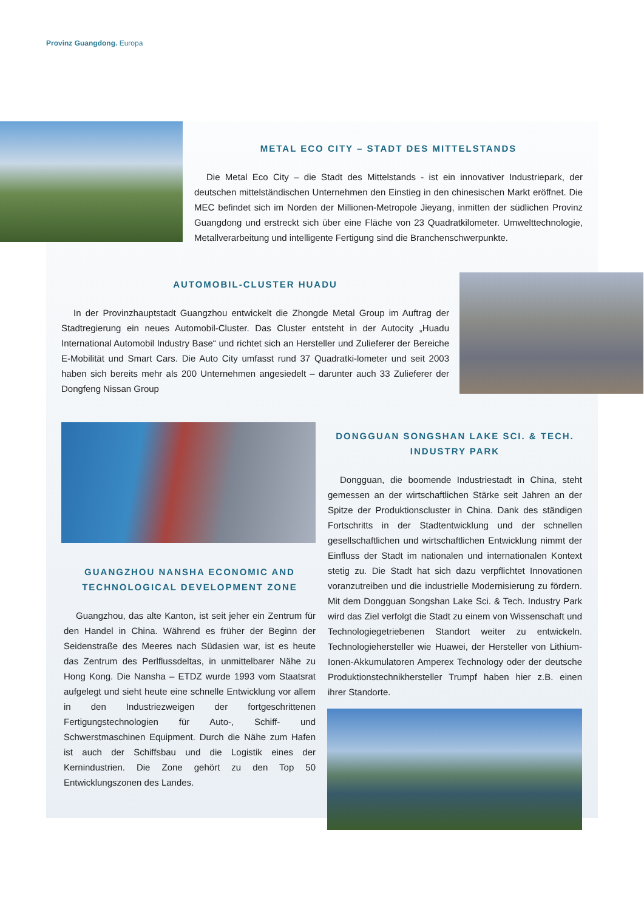Provinz Guangdong. Europa
METAL ECO CITY – STADT DES MITTELSTANDS
Die Metal Eco City – die Stadt des Mittelstands - ist ein innovativer Industriepark, der deutschen mittelständischen Unternehmen den Einstieg in den chinesischen Markt eröffnet. Die MEC befindet sich im Norden der Millionen-Metropole Jieyang, inmitten der südlichen Provinz Guangdong und erstreckt sich über eine Fläche von 23 Quadratkilometer. Umwelt­technologie, Metallverarbeitung und intelligente Fertigung sind die Branchenschwerpunkte.
AUTOMOBIL-CLUSTER HUADU
In der Provinzhauptstadt Guangzhou entwickelt die Zhongde Metal Group im Auftrag der Stadtregierung ein neues Automobil-Cluster. Das Cluster entsteht in der Autocity „Huadu International Automobil Industry Base“ und richtet sich an Hersteller und Zulieferer der Bereiche E-Mobilität und Smart Cars. Die Auto City umfasst rund 37 Quadratki-lometer und seit 2003 haben sich bereits mehr als 200 Unternehmen angesiedelt – darunter auch 33 Zulieferer der Dongfeng Nissan Group
GUANGZHOU NANSHA ECONOMIC AND TECHNOLOGICAL DEVELOPMENT ZONE
Guangzhou, das alte Kanton, ist seit jeher ein Zentrum für den Handel in China. Während es früher der Beginn der Seidenstraße des Meeres nach Südasien war, ist es heute das Zentrum des Perlflussdeltas, in unmittelbarer Nähe zu Hong Kong. Die Nansha – ETDZ wurde 1993 vom Staatsrat aufgelegt und sieht heute eine schnelle Entwicklung vor allem in den Industriezweigen der fortgeschrittenen Fertigungstechnologien für Auto-, Schiff- und Schwerstmaschinen Equipment. Durch die Nähe zum Hafen ist auch der Schiffsbau und die Logistik eines der Kernindustrien. Die Zone gehört zu den Top 50 Entwicklungszonen des Landes.
DONGGUAN SONGSHAN LAKE SCI. & TECH. INDUSTRY PARK
Dongguan, die boomende Industriestadt in China, steht gemessen an der wirtschaftlichen Stärke seit Jahren an der Spitze der Produktionscluster in China. Dank des ständigen Fortschritts in der Stadtentwicklung und der schnellen gesellschaftlichen und wirtschaftlichen Entwicklung nimmt der Einfluss der Stadt im nationalen und internationalen Kontext stetig zu. Die Stadt hat sich dazu verpflichtet Innovationen voranzutreiben und die industrielle Modernisierung zu fördern. Mit dem Dongguan Songshan Lake Sci. & Tech. Industry Park wird das Ziel verfolgt die Stadt zu einem von Wissenschaft und Technologiegetriebenen Standort weiter zu entwickeln. Technologiehersteller wie Huawei, der Hersteller von Lithium-Ionen-Akkumulatoren Amperex Technology oder der deutsche Produktionstechnikhersteller Trumpf haben hier z.B. einen ihrer Standorte.